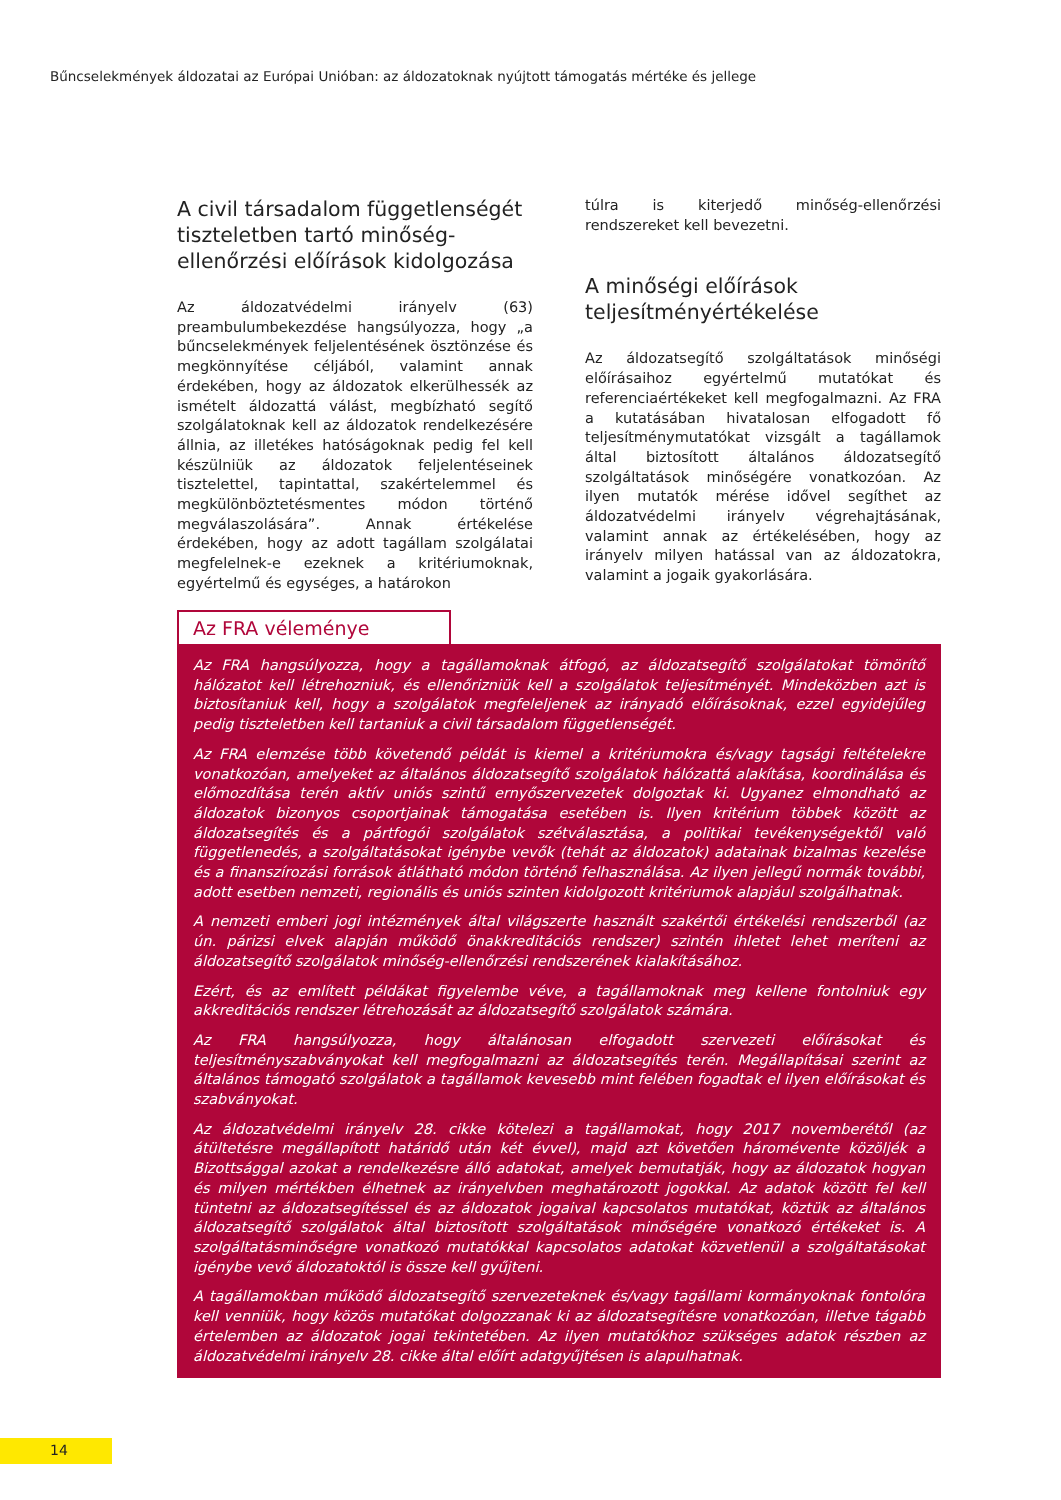Bűncselekmények áldozatai az Európai Unióban: az áldozatoknak nyújtott támogatás mértéke és jellege
A civil társadalom függetlenségét tiszteletben tartó minőség-ellenőrzési előírások kidolgozása
Az áldozatvédelmi irányelv (63) preambulumbekezdése hangsúlyozza, hogy „a bűncselekmények feljelentésének ösztönzése és megkönnyítése céljából, valamint annak érdekében, hogy az áldozatok elkerülhessék az ismételt áldozattá válást, megbízható segítő szolgálatoknak kell az áldozatok rendelkezésére állnia, az illetékes hatóságoknak pedig fel kell készülniük az áldozatok feljelentéseinek tisztelettel, tapintattal, szakértelemmel és megkülönböztetésmentes módon történő megválaszolására”. Annak értékelése érdekében, hogy az adott tagállam szolgálatai megfelelnek-e ezeknek a kritériumoknak, egyértelmű és egységes, a határokon
túlra is kiterjedő minőség-ellenőrzési rendszereket kell bevezetni.
A minőségi előírások teljesítményértékelése
Az áldozatsegítő szolgáltatások minőségi előírásaihoz egyértelmű mutatókat és referenciaértékeket kell megfogalmazni. Az FRA a kutatásában hivatalosan elfogadott fő teljesítménymutatókat vizsgált a tagállamok által biztosított általános áldozatsegítő szolgáltatások minőségére vonatkozóan. Az ilyen mutatók mérése idővel segíthet az áldozatvédelmi irányelv végrehajtásának, valamint annak az értékelésében, hogy az irányelv milyen hatással van az áldozatokra, valamint a jogaik gyakorlására.
Az FRA véleménye
Az FRA hangsúlyozza, hogy a tagállamoknak átfogó, az áldozatsegítő szolgálatokat tömörítő hálózatot kell létrehozniuk, és ellenőrizniük kell a szolgálatok teljesítményét. Mindeközben azt is biztosítaniuk kell, hogy a szolgálatok megfeleljenek az irányadó előírásoknak, ezzel egyidejűleg pedig tiszteletben kell tartaniuk a civil társadalom függetlenségét.
Az FRA elemzése több követendő példát is kiemel a kritériumokra és/vagy tagsági feltételekre vonatkozóan, amelyeket az általános áldozatsegítő szolgálatok hálózattá alakítása, koordinálása és előmozdítása terén aktív uniós szintű ernyőszervezetek dolgoztak ki. Ugyanez elmondható az áldozatok bizonyos csoportjainak támogatása esetében is. Ilyen kritérium többek között az áldozatsegítés és a pártfogói szolgálatok szétválasztása, a politikai tevékenységektől való függetlenedés, a szolgáltatásokat igénybe vevők (tehát az áldozatok) adatainak bizalmas kezelése és a finanszírozási források átlátható módon történő felhasználása. Az ilyen jellegű normák további, adott esetben nemzeti, regionális és uniós szinten kidolgozott kritériumok alapjául szolgálhatnak.
A nemzeti emberi jogi intézmények által világszerte használt szakértői értékelési rendszerből (az ún. párizsi elvek alapján működő önakkreditációs rendszer) szintén ihletet lehet meríteni az áldozatsegítő szolgálatok minőség-ellenőrzési rendszerének kialakításához.
Ezért, és az említett példákat figyelembe véve, a tagállamoknak meg kellene fontolniuk egy akkreditációs rendszer létrehozását az áldozatsegítő szolgálatok számára.
Az FRA hangsúlyozza, hogy általánosan elfogadott szervezeti előírásokat és teljesítményszabványokat kell megfogalmazni az áldozatsegítés terén. Megállapításai szerint az általános támogató szolgálatok a tagállamok kevesebb mint felében fogadtak el ilyen előírásokat és szabványokat.
Az áldozatvédelmi irányelv 28. cikke kötelezi a tagállamokat, hogy 2017 novemberétől (az átültetésre megállapított határidő után két évvel), majd azt követően háromévente közöljék a Bizottsággal azokat a rendelkezésre álló adatokat, amelyek bemutatják, hogy az áldozatok hogyan és milyen mértékben élhetnek az irányelvben meghatározott jogokkal. Az adatok között fel kell tüntetni az áldozatsegítéssel és az áldozatok jogaival kapcsolatos mutatókat, köztük az általános áldozatsegítő szolgálatok által biztosított szolgáltatások minőségére vonatkozó értékeket is. A szolgáltatásminőségre vonatkozó mutatókkal kapcsolatos adatokat közvetlenül a szolgáltatásokat igénybe vevő áldozatoktól is össze kell gyűjteni.
A tagállamokban működő áldozatsegítő szervezeteknek és/vagy tagállami kormányoknak fontolóra kell venniük, hogy közös mutatókat dolgozzanak ki az áldozatsegítésre vonatkozóan, illetve tágabb értelemben az áldozatok jogai tekintetében. Az ilyen mutatókhoz szükséges adatok részben az áldozatvédelmi irányelv 28. cikke által előírt adatgyűjtésen is alapulhatnak.
14